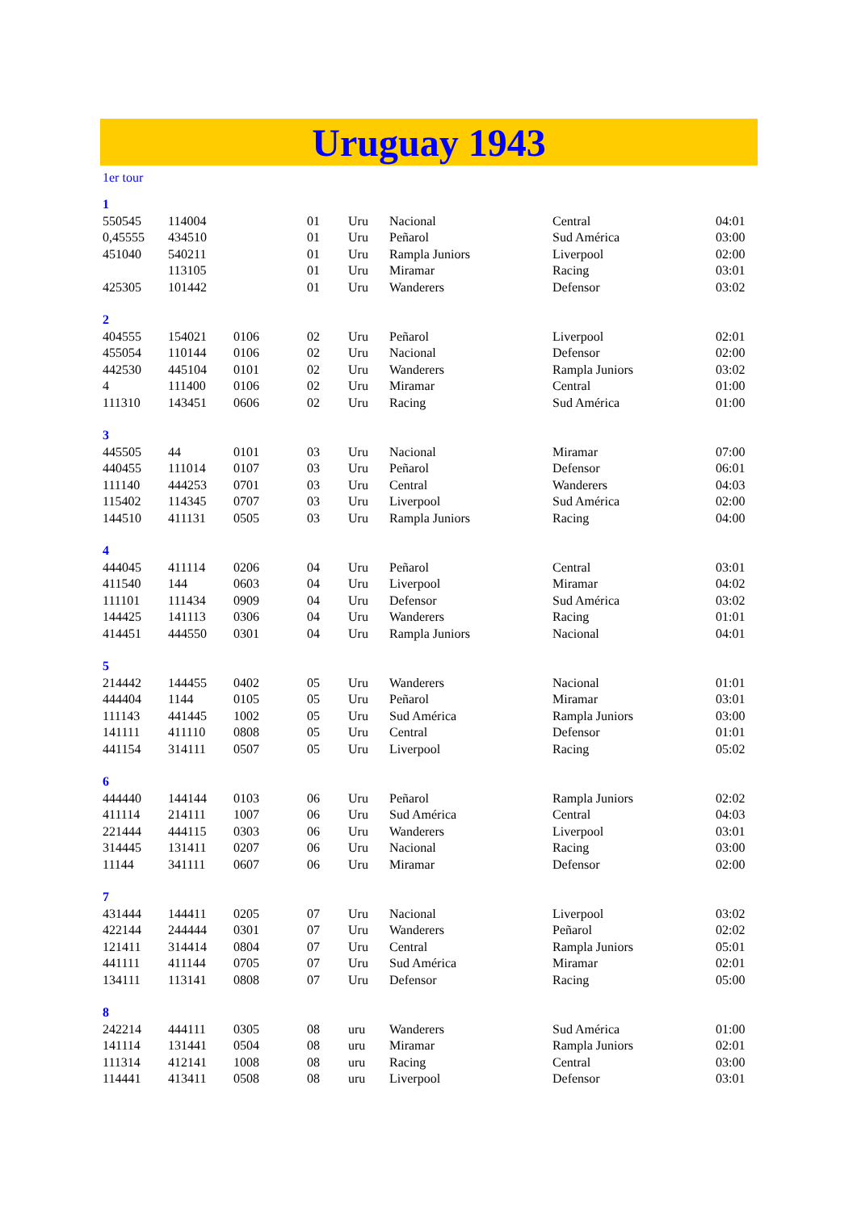Uruguay 1943
1er tour
| 1 | | | | | | | |
| 550545 | 114004 | | 01 | Uru | Nacional | Central | 04:01 |
| 0,45555 | 434510 | | 01 | Uru | Peñarol | Sud América | 03:00 |
| 451040 | 540211 | | 01 | Uru | Rampla Juniors | Liverpool | 02:00 |
| | 113105 | | 01 | Uru | Miramar | Racing | 03:01 |
| 425305 | 101442 | | 01 | Uru | Wanderers | Defensor | 03:02 |
| 2 | | | | | | | |
| 404555 | 154021 | 0106 | 02 | Uru | Peñarol | Liverpool | 02:01 |
| 455054 | 110144 | 0106 | 02 | Uru | Nacional | Defensor | 02:00 |
| 442530 | 445104 | 0101 | 02 | Uru | Wanderers | Rampla Juniors | 03:02 |
| 4 | 111400 | 0106 | 02 | Uru | Miramar | Central | 01:00 |
| 111310 | 143451 | 0606 | 02 | Uru | Racing | Sud América | 01:00 |
| 3 | | | | | | | |
| 445505 | 44 | 0101 | 03 | Uru | Nacional | Miramar | 07:00 |
| 440455 | 111014 | 0107 | 03 | Uru | Peñarol | Defensor | 06:01 |
| 111140 | 444253 | 0701 | 03 | Uru | Central | Wanderers | 04:03 |
| 115402 | 114345 | 0707 | 03 | Uru | Liverpool | Sud América | 02:00 |
| 144510 | 411131 | 0505 | 03 | Uru | Rampla Juniors | Racing | 04:00 |
| 4 | | | | | | | |
| 444045 | 411114 | 0206 | 04 | Uru | Peñarol | Central | 03:01 |
| 411540 | 144 | 0603 | 04 | Uru | Liverpool | Miramar | 04:02 |
| 111101 | 111434 | 0909 | 04 | Uru | Defensor | Sud América | 03:02 |
| 144425 | 141113 | 0306 | 04 | Uru | Wanderers | Racing | 01:01 |
| 414451 | 444550 | 0301 | 04 | Uru | Rampla Juniors | Nacional | 04:01 |
| 5 | | | | | | | |
| 214442 | 144455 | 0402 | 05 | Uru | Wanderers | Nacional | 01:01 |
| 444404 | 1144 | 0105 | 05 | Uru | Peñarol | Miramar | 03:01 |
| 111143 | 441445 | 1002 | 05 | Uru | Sud América | Rampla Juniors | 03:00 |
| 141111 | 411110 | 0808 | 05 | Uru | Central | Defensor | 01:01 |
| 441154 | 314111 | 0507 | 05 | Uru | Liverpool | Racing | 05:02 |
| 6 | | | | | | | |
| 444440 | 144144 | 0103 | 06 | Uru | Peñarol | Rampla Juniors | 02:02 |
| 411114 | 214111 | 1007 | 06 | Uru | Sud América | Central | 04:03 |
| 221444 | 444115 | 0303 | 06 | Uru | Wanderers | Liverpool | 03:01 |
| 314445 | 131411 | 0207 | 06 | Uru | Nacional | Racing | 03:00 |
| 11144 | 341111 | 0607 | 06 | Uru | Miramar | Defensor | 02:00 |
| 7 | | | | | | | |
| 431444 | 144411 | 0205 | 07 | Uru | Nacional | Liverpool | 03:02 |
| 422144 | 244444 | 0301 | 07 | Uru | Wanderers | Peñarol | 02:02 |
| 121411 | 314414 | 0804 | 07 | Uru | Central | Rampla Juniors | 05:01 |
| 441111 | 411144 | 0705 | 07 | Uru | Sud América | Miramar | 02:01 |
| 134111 | 113141 | 0808 | 07 | Uru | Defensor | Racing | 05:00 |
| 8 | | | | | | | |
| 242214 | 444111 | 0305 | 08 | uru | Wanderers | Sud América | 01:00 |
| 141114 | 131441 | 0504 | 08 | uru | Miramar | Rampla Juniors | 02:01 |
| 111314 | 412141 | 1008 | 08 | uru | Racing | Central | 03:00 |
| 114441 | 413411 | 0508 | 08 | uru | Liverpool | Defensor | 03:01 |